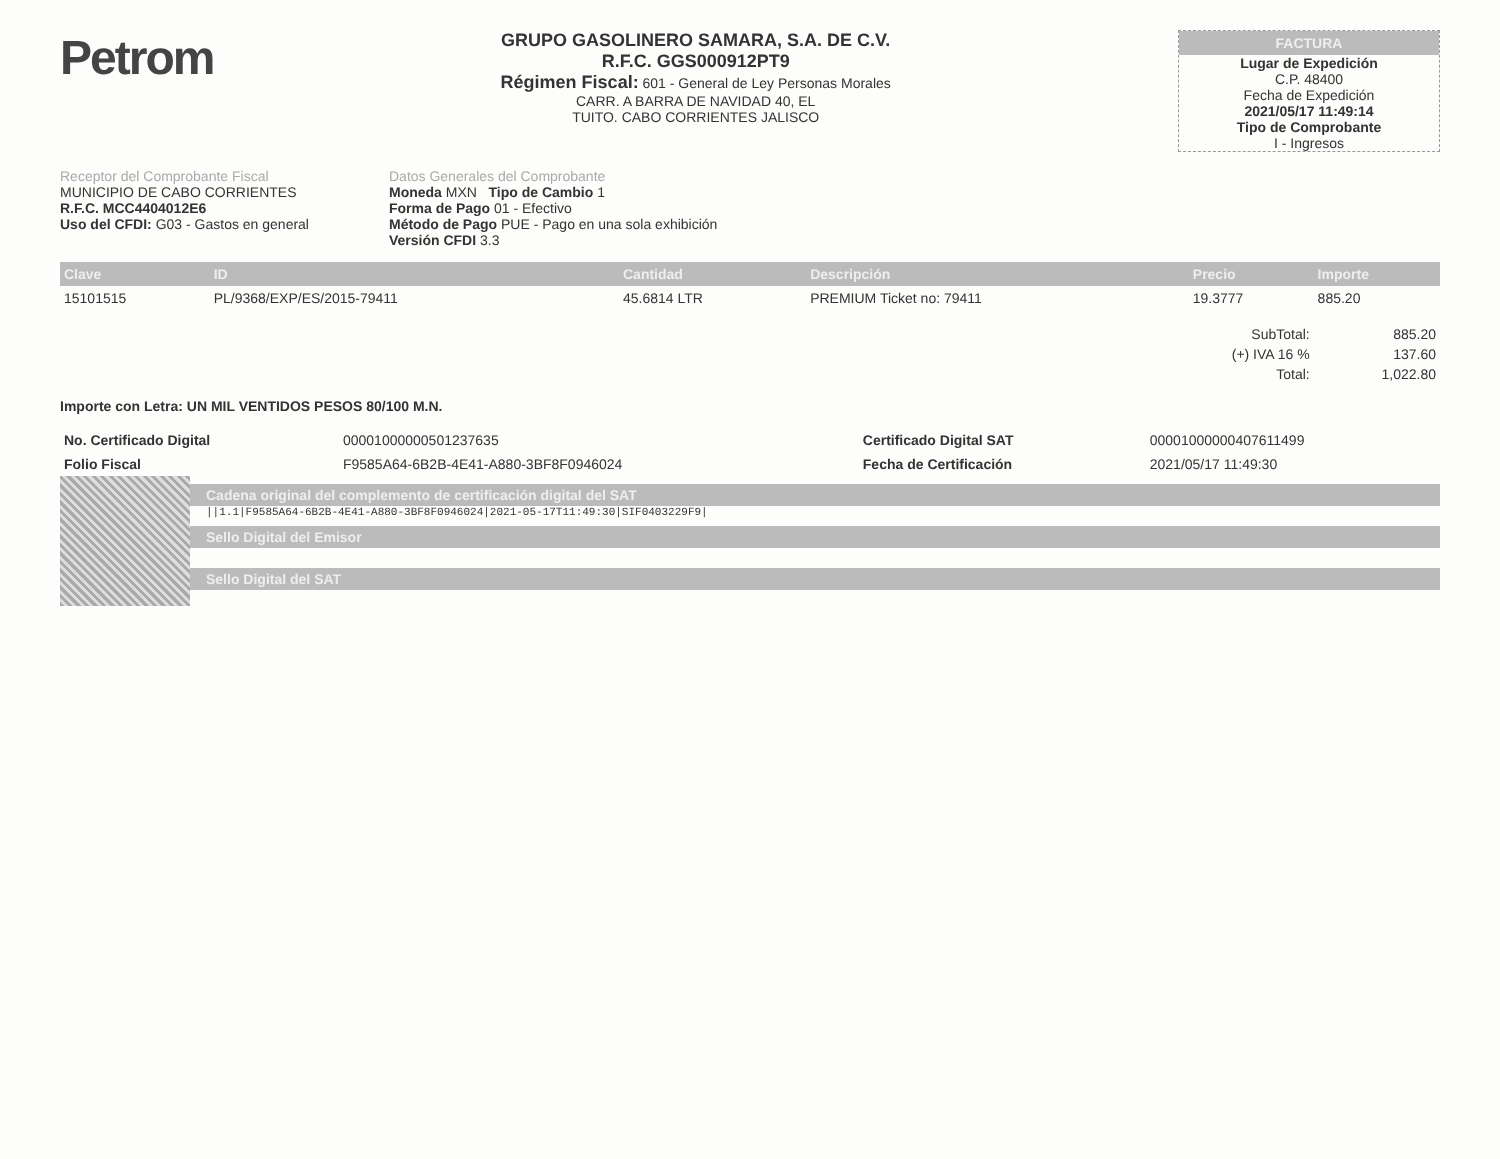Petrom
GRUPO GASOLINERO SAMARA, S.A. DE C.V.
R.F.C. GGS000912PT9
Régimen Fiscal: 601 - General de Ley Personas Morales
CARR. A BARRA DE NAVIDAD 40, EL
TUITO. CABO CORRIENTES JALISCO
FACTURA
Lugar de Expedición
C.P. 48400
Fecha de Expedición
2021/05/17 11:49:14
Tipo de Comprobante
I - Ingresos
Receptor del Comprobante Fiscal
MUNICIPIO DE CABO CORRIENTES
R.F.C. MCC4404012E6
Uso del CFDI: G03 - Gastos en general
Datos Generales del Comprobante
Moneda MXN Tipo de Cambio 1
Forma de Pago 01 - Efectivo
Método de Pago PUE - Pago en una sola exhibición
Versión CFDI 3.3
| Clave | ID | Cantidad | Descripción | Precio | Importe |
| --- | --- | --- | --- | --- | --- |
| 15101515 | PL/9368/EXP/ES/2015-79411 | 45.6814 LTR | PREMIUM Ticket no: 79411 | 19.3777 | 885.20 |
| SubTotal: | 885.20 |
| (+) IVA 16 % | 137.60 |
| Total: | 1,022.80 |
Importe con Letra: UN MIL VENTIDOS PESOS 80/100 M.N.
| No. Certificado Digital | 00001000000501237635 | Certificado Digital SAT | 00001000000407611499 |
| Folio Fiscal | F9585A64-6B2B-4E41-A880-3BF8F0946024 | Fecha de Certificación | 2021/05/17 11:49:30 |
Cadena original del complemento de certificación digital del SAT
||1.1|F9585A64-6B2B-4E41-A880-3BF8F0946024|2021-05-17T11:49:30|SIF0403229F9|
Sello Digital del Emisor
Sello Digital del SAT